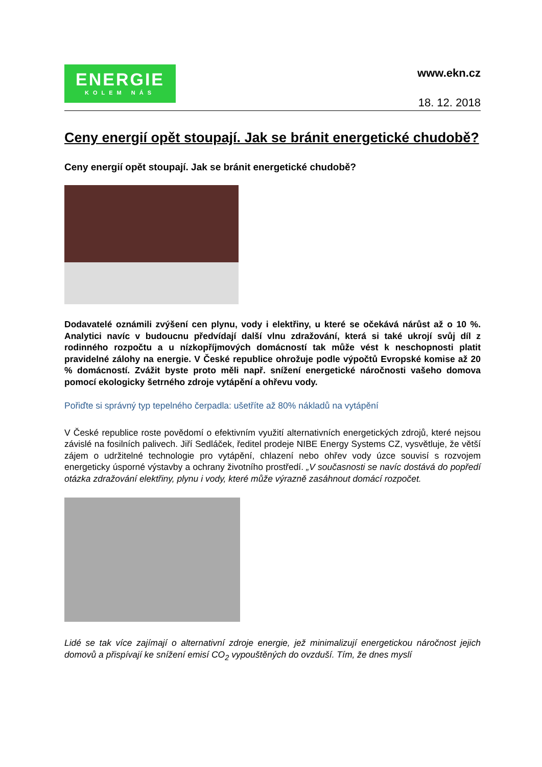ENERGIE
KOLEM NÁS
www.ekn.cz
18. 12. 2018
Ceny energií opět stoupají. Jak se bránit energetické chudobě?
Ceny energií opět stoupají. Jak se bránit energetické chudobě?
Dodavatelé oznámili zvýšení cen plynu, vody i elektřiny, u které se očekává nárůst až o 10 %. Analytici navíc v budoucnu předvídají další vlnu zdražování, která si také ukrojí svůj díl z rodinného rozpočtu a u nízkopříjmových domácností tak může vést k neschopnosti platit pravidelné zálohy na energie. V České republice ohrožuje podle výpočtů Evropské komise až 20 % domácností. Zvážit byste proto měli např. snížení energetické náročnosti vašeho domova pomocí ekologicky šetrného zdroje vytápění a ohřevu vody.
Pořiďte si správný typ tepelného čerpadla: ušetříte až 80% nákladů na vytápění
V České republice roste povědomí o efektivním využití alternativních energetických zdrojů, které nejsou závislé na fosilních palivech. Jiří Sedláček, ředitel prodeje NIBE Energy Systems CZ, vysvětluje, že větší zájem o udržitelné technologie pro vytápění, chlazení nebo ohřev vody úzce souvisí s rozvojem energeticky úsporné výstavby a ochrany životního prostředí. „V současnosti se navíc dostává do popředí otázka zdražování elektřiny, plynu i vody, které může výrazně zasáhnout domácí rozpočet.
Lidé se tak více zajímají o alternativní zdroje energie, jež minimalizují energetickou náročnost jejich domovů a přispívají ke snížení emisí CO<sub>2</sub> vypouštěných do ovzduší. Tím, že dnes myslí